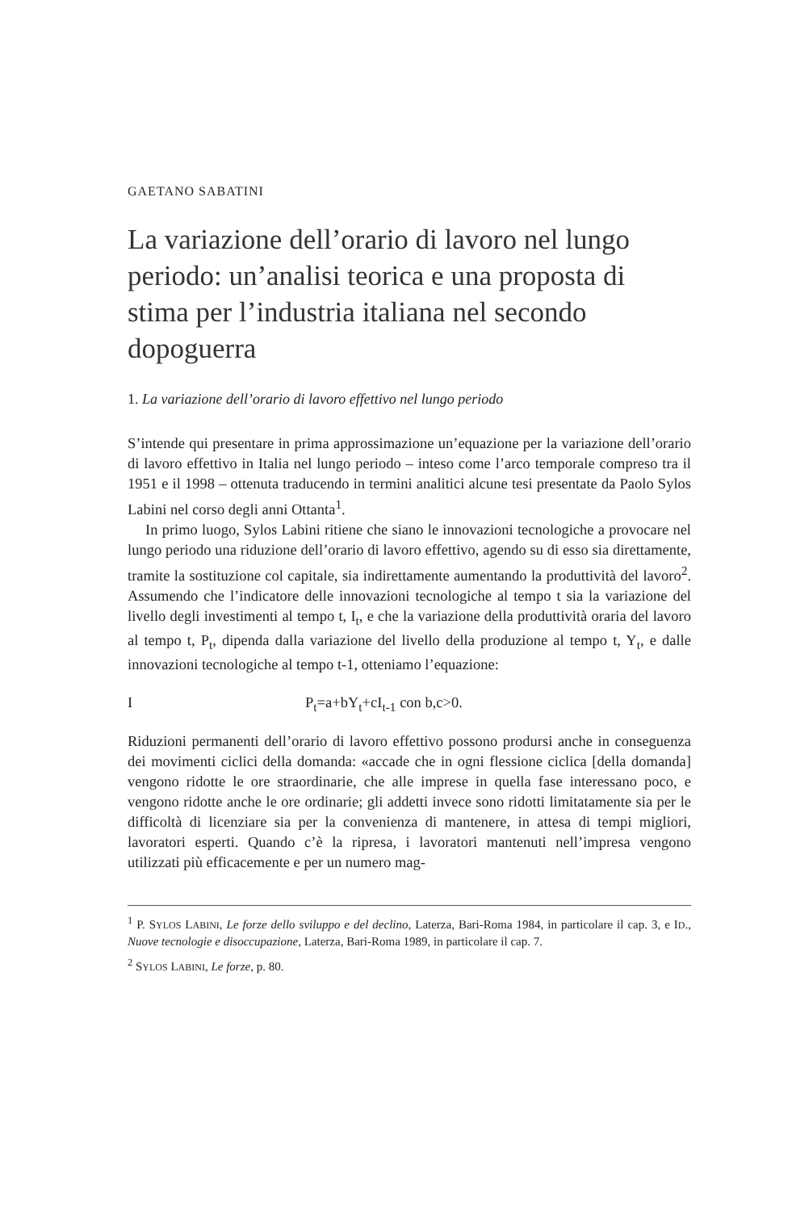GAETANO SABATINI
La variazione dell’orario di lavoro nel lungo periodo: un’analisi teorica e una proposta di stima per l’industria italiana nel secondo dopoguerra
1. La variazione dell’orario di lavoro effettivo nel lungo periodo
S’intende qui presentare in prima approssimazione un’equazione per la variazione dell’orario di lavoro effettivo in Italia nel lungo periodo – inteso come l’arco temporale compreso tra il 1951 e il 1998 – ottenuta traducendo in termini analitici alcune tesi presentate da Paolo Sylos Labini nel corso degli anni Ottanta<sup>1</sup>.
In primo luogo, Sylos Labini ritiene che siano le innovazioni tecnologiche a provocare nel lungo periodo una riduzione dell’orario di lavoro effettivo, agendo su di esso sia direttamente, tramite la sostituzione col capitale, sia indirettamente aumentando la produttività del lavoro<sup>2</sup>. Assumendo che l’indicatore delle innovazioni tecnologiche al tempo t sia la variazione del livello degli investimenti al tempo t, I<sub>t</sub>, e che la variazione della produttività oraria del lavoro al tempo t, P<sub>t</sub>, dipenda dalla variazione del livello della produzione al tempo t, Y<sub>t</sub>, e dalle innovazioni tecnologiche al tempo t-1, otteniamo l’equazione:
I P<sub>t</sub>=a+bY<sub>t</sub>+cI<sub>t-1</sub> con b,c>0.
Riduzioni permanenti dell’orario di lavoro effettivo possono prodursi anche in conseguenza dei movimenti ciclici della domanda: «accade che in ogni flessione ciclica [della domanda] vengono ridotte le ore straordinarie, che alle imprese in quella fase interessano poco, e vengono ridotte anche le ore ordinarie; gli addetti invece sono ridotti limitatamente sia per le difficoltà di licenziare sia per la convenienza di mantenere, in attesa di tempi migliori, lavoratori esperti. Quando c’è la ripresa, i lavoratori mantenuti nell’impresa vengono utilizzati più efficacemente e per un numero mag-
<sup>1</sup> P. SYLOS LABINI, Le forze dello sviluppo e del declino, Laterza, Bari-Roma 1984, in particolare il cap. 3, e ID., Nuove tecnologie e disoccupazione, Laterza, Bari-Roma 1989, in particolare il cap. 7.
<sup>2</sup> SYLOS LABINI, Le forze, p. 80.